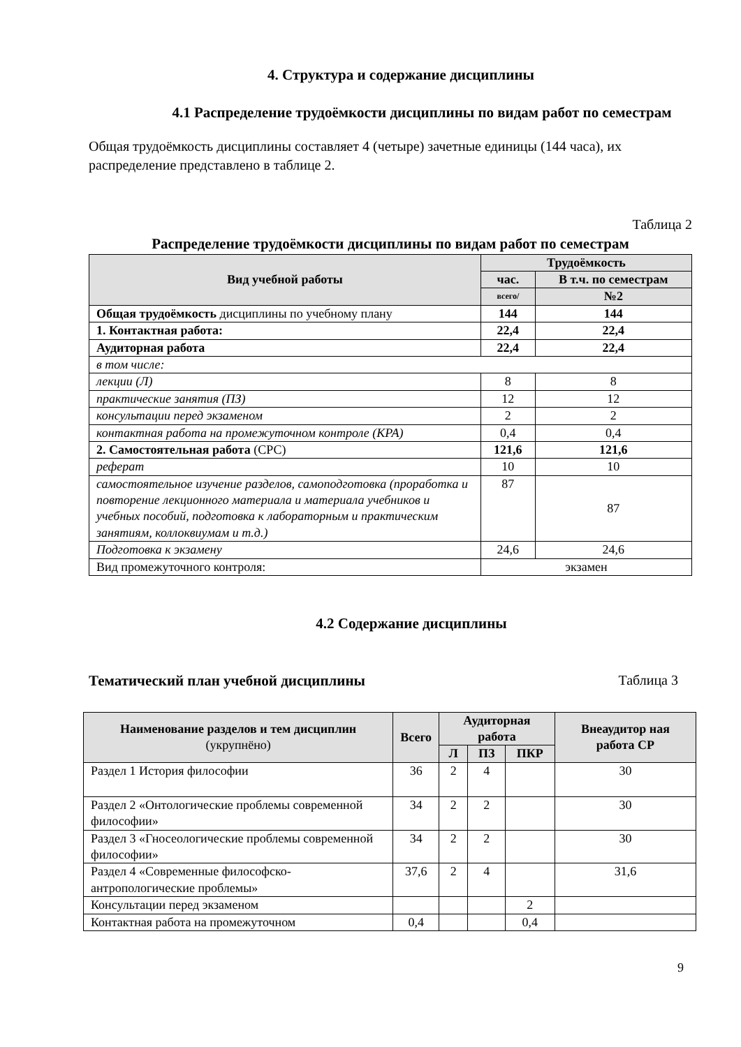4. Структура и содержание дисциплины
4.1 Распределение трудоёмкости дисциплины по видам работ по семестрам
Общая трудоёмкость дисциплины составляет 4 (четыре) зачетные единицы (144 часа), их распределение представлено в таблице 2.
Таблица 2
Распределение трудоёмкости дисциплины по видам работ по семестрам
| Вид учебной работы | Трудоёмкость | |
| --- | --- | --- |
| | час. | В т.ч. по семестрам |
| | всего/ | №2 |
| Общая трудоёмкость дисциплины по учебному плану | 144 | 144 |
| 1. Контактная работа: | 22,4 | 22,4 |
| Аудиторная работа | 22,4 | 22,4 |
| в том числе: | | |
| лекции (Л) | 8 | 8 |
| практические занятия (ПЗ) | 12 | 12 |
| консультации перед экзаменом | 2 | 2 |
| контактная работа на промежуточном контроле (КРА) | 0,4 | 0,4 |
| 2. Самостоятельная работа (СРС) | 121,6 | 121,6 |
| реферат | 10 | 10 |
| самостоятельное изучение разделов, самоподготовка (проработка и повторение лекционного материала и материала учебников и учебных пособий, подготовка к лабораторным и практическим занятиям, коллоквиумам и т.д.) | 87 | 87 |
| Подготовка к экзамену | 24,6 | 24,6 |
| Вид промежуточного контроля: | экзамен | |
4.2 Содержание дисциплины
Тематический план учебной дисциплины Таблица 3
| Наименование разделов и тем дисциплин (укрупнёно) | Всего | Аудиторная работа | | | Внеаудитор ная работа СР |
| --- | --- | --- | --- | --- | --- |
| | | Л | ПЗ | ПКР | |
| Раздел 1 История философии | 36 | 2 | 4 | | 30 |
| Раздел 2 «Онтологические проблемы современной философии» | 34 | 2 | 2 | | 30 |
| Раздел 3 «Гносеологические проблемы современной философии» | 34 | 2 | 2 | | 30 |
| Раздел 4 «Современные философско-антропологические проблемы» | 37,6 | 2 | 4 | | 31,6 |
| Консультации перед экзаменом | | | | 2 | |
| Контактная работа на промежуточном | 0,4 | | | 0,4 | |
9